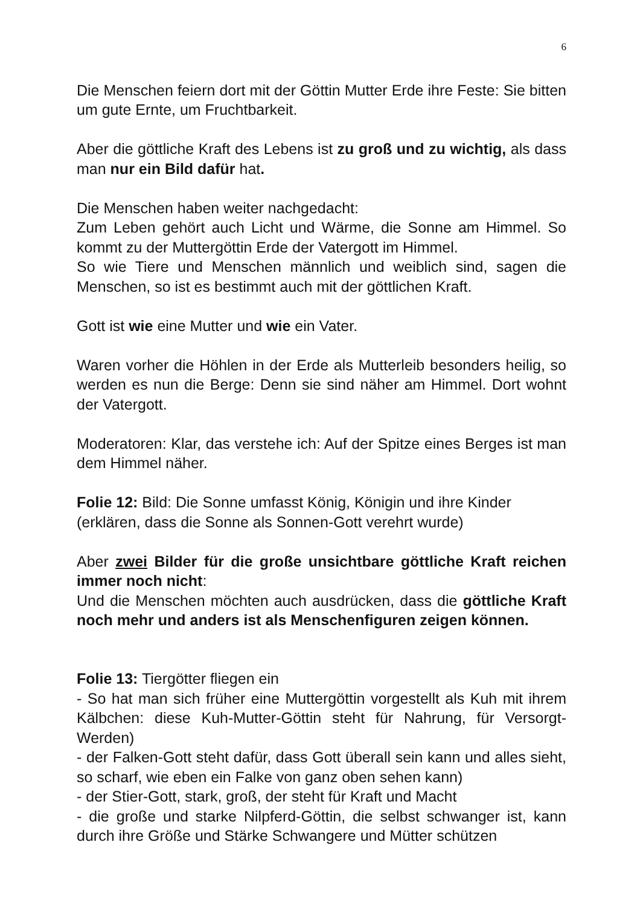6
Die Menschen feiern dort mit der Göttin Mutter Erde ihre Feste: Sie bitten um gute Ernte, um Fruchtbarkeit.
Aber die göttliche Kraft des Lebens ist zu groß und zu wichtig, als dass man nur ein Bild dafür hat.
Die Menschen haben weiter nachgedacht:
Zum Leben gehört auch Licht und Wärme, die Sonne am Himmel. So kommt zu der Muttergöttin Erde der Vatergott im Himmel.
So wie Tiere und Menschen männlich und weiblich sind, sagen die Menschen, so ist es bestimmt auch mit der göttlichen Kraft.
Gott ist wie eine Mutter und wie ein Vater.
Waren vorher die Höhlen in der Erde als Mutterleib besonders heilig, so werden es nun die Berge: Denn sie sind näher am Himmel. Dort wohnt der Vatergott.
Moderatoren: Klar, das verstehe ich: Auf der Spitze eines Berges ist man dem Himmel näher.
Folie 12: Bild: Die Sonne umfasst König, Königin und ihre Kinder
(erklären, dass die Sonne als Sonnen-Gott verehrt wurde)
Aber zwei Bilder für die große unsichtbare göttliche Kraft reichen immer noch nicht:
Und die Menschen möchten auch ausdrücken, dass die göttliche Kraft noch mehr und anders ist als Menschenfiguren zeigen können.
Folie 13: Tiergötter fliegen ein
- So hat man sich früher eine Muttergöttin vorgestellt als Kuh mit ihrem Kälbchen: diese Kuh-Mutter-Göttin steht für Nahrung, für Versorgt-Werden)
- der Falken-Gott steht dafür, dass Gott überall sein kann und alles sieht, so scharf, wie eben ein Falke von ganz oben sehen kann)
- der Stier-Gott, stark, groß, der steht für Kraft und Macht
- die große und starke Nilpferd-Göttin, die selbst schwanger ist, kann durch ihre Größe und Stärke Schwangere und Mütter schützen